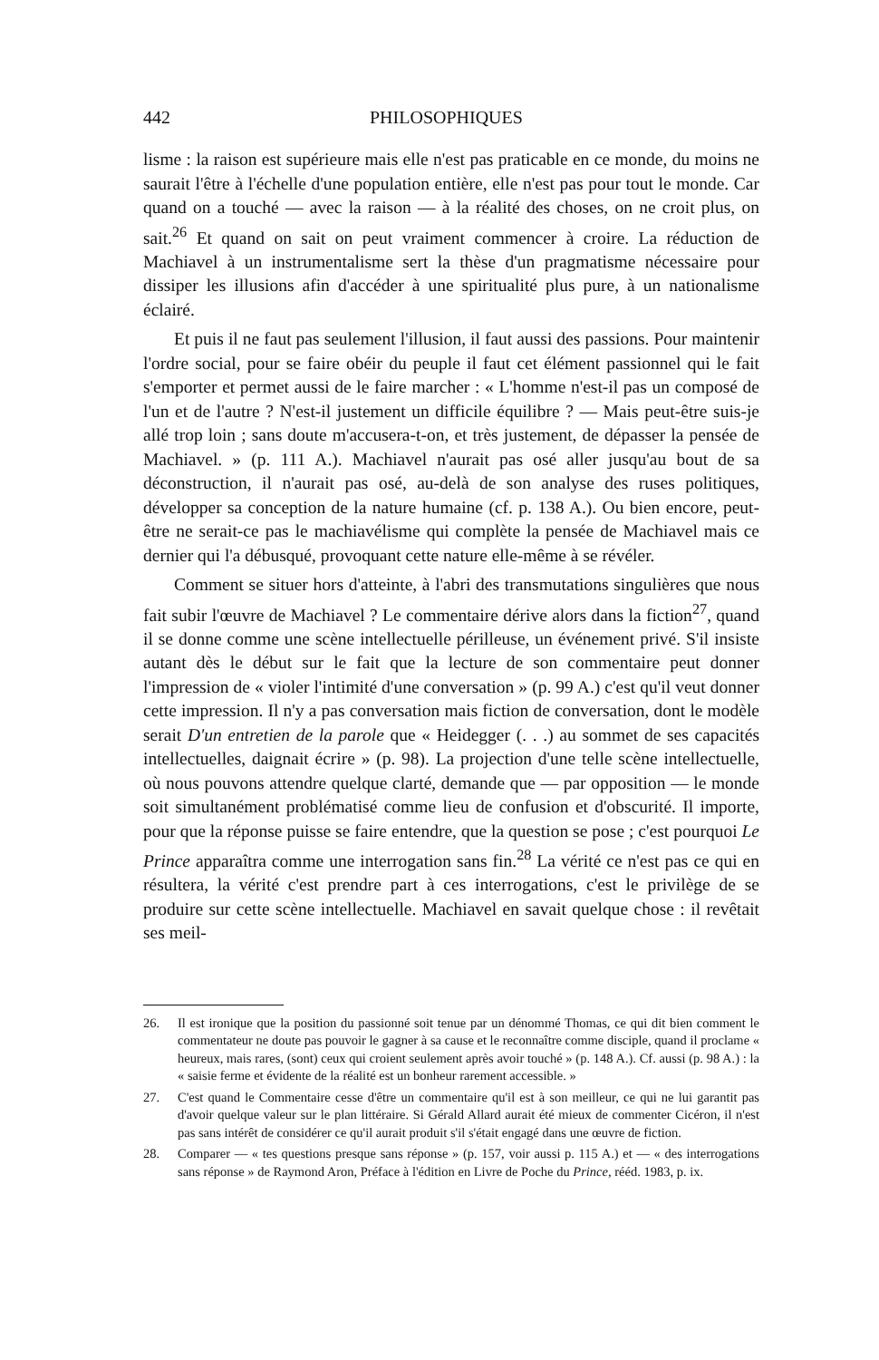442 PHILOSOPHIQUES
lisme : la raison est supérieure mais elle n'est pas praticable en ce monde, du moins ne saurait l'être à l'échelle d'une population entière, elle n'est pas pour tout le monde. Car quand on a touché — avec la raison — à la réalité des choses, on ne croit plus, on sait.<sup>26</sup> Et quand on sait on peut vraiment commencer à croire. La réduction de Machiavel à un instrumentalisme sert la thèse d'un pragmatisme nécessaire pour dissiper les illusions afin d'accéder à une spiritualité plus pure, à un nationalisme éclairé.
Et puis il ne faut pas seulement l'illusion, il faut aussi des passions. Pour maintenir l'ordre social, pour se faire obéir du peuple il faut cet élément passionnel qui le fait s'emporter et permet aussi de le faire marcher : « L'homme n'est-il pas un composé de l'un et de l'autre ? N'est-il justement un difficile équilibre ? — Mais peut-être suis-je allé trop loin ; sans doute m'accusera-t-on, et très justement, de dépasser la pensée de Machiavel. » (p. 111 A.). Machiavel n'aurait pas osé aller jusqu'au bout de sa déconstruction, il n'aurait pas osé, au-delà de son analyse des ruses politiques, développer sa conception de la nature humaine (cf. p. 138 A.). Ou bien encore, peut-être ne serait-ce pas le machiavélisme qui complète la pensée de Machiavel mais ce dernier qui l'a débusqué, provoquant cette nature elle-même à se révéler.
Comment se situer hors d'atteinte, à l'abri des transmutations singulières que nous fait subir l'œuvre de Machiavel ? Le commentaire dérive alors dans la fiction<sup>27</sup>, quand il se donne comme une scène intellectuelle périlleuse, un événement privé. S'il insiste autant dès le début sur le fait que la lecture de son commentaire peut donner l'impression de « violer l'intimité d'une conversation » (p. 99 A.) c'est qu'il veut donner cette impression. Il n'y a pas conversation mais fiction de conversation, dont le modèle serait D'un entretien de la parole que « Heidegger (. . .) au sommet de ses capacités intellectuelles, daignait écrire » (p. 98). La projection d'une telle scène intellectuelle, où nous pouvons attendre quelque clarté, demande que — par opposition — le monde soit simultanément problématisé comme lieu de confusion et d'obscurité. Il importe, pour que la réponse puisse se faire entendre, que la question se pose ; c'est pourquoi Le Prince apparaîtra comme une interrogation sans fin.<sup>28</sup> La vérité ce n'est pas ce qui en résultera, la vérité c'est prendre part à ces interrogations, c'est le privilège de se produire sur cette scène intellectuelle. Machiavel en savait quelque chose : il revêtait ses meil-
26. Il est ironique que la position du passionné soit tenue par un dénommé Thomas, ce qui dit bien comment le commentateur ne doute pas pouvoir le gagner à sa cause et le reconnaître comme disciple, quand il proclame « heureux, mais rares, (sont) ceux qui croient seulement après avoir touché » (p. 148 A.). Cf. aussi (p. 98 A.) : la « saisie ferme et évidente de la réalité est un bonheur rarement accessible. »
27. C'est quand le Commentaire cesse d'être un commentaire qu'il est à son meilleur, ce qui ne lui garantit pas d'avoir quelque valeur sur le plan littéraire. Si Gérald Allard aurait été mieux de commenter Cicéron, il n'est pas sans intérêt de considérer ce qu'il aurait produit s'il s'était engagé dans une œuvre de fiction.
28. Comparer — « tes questions presque sans réponse » (p. 157, voir aussi p. 115 A.) et — « des interrogations sans réponse » de Raymond Aron, Préface à l'édition en Livre de Poche du Prince, rééd. 1983, p. ix.